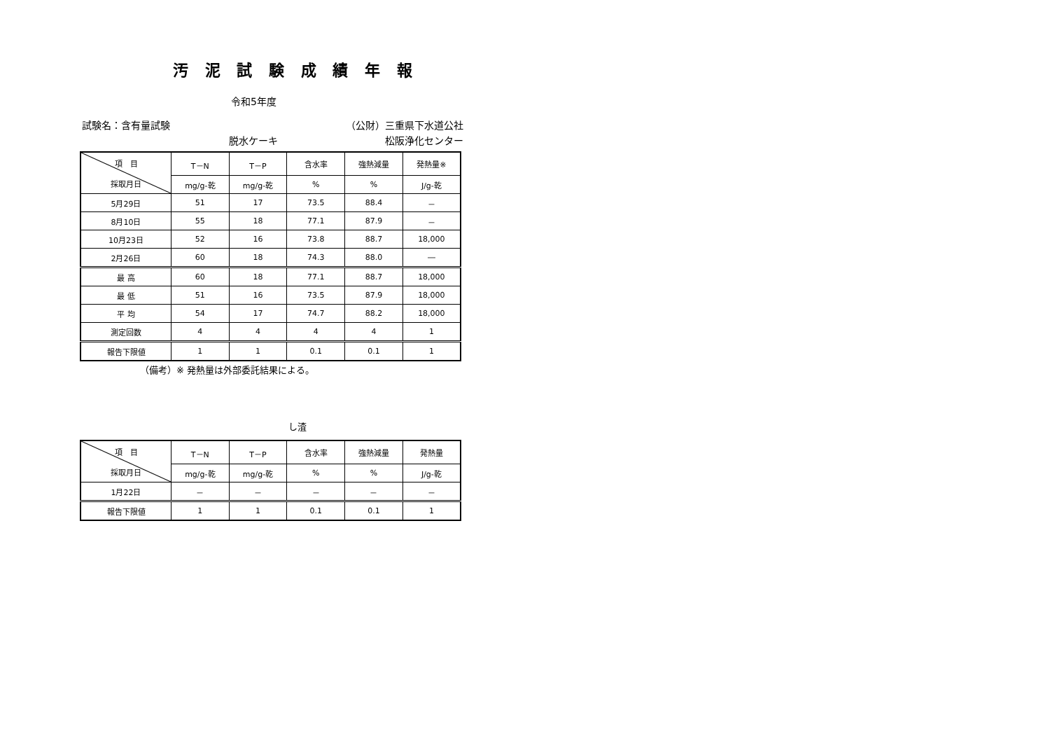汚 泥 試 験 成 績 年 報
令和5年度
試験名：含有量試験 （公財）三重県下水道公社
脱水ケーキ 松阪浄化センター
| 項 目 採取月日 | T－N | T－P | 含水率 | 強熱減量 | 発熱量※ |
| --- | --- | --- | --- | --- | --- |
| | mg/g-乾 | mg/g-乾 | % | % | J/g-乾 |
| 5月29日 | 51 | 17 | 73.5 | 88.4 | － |
| 8月10日 | 55 | 18 | 77.1 | 87.9 | － |
| 10月23日 | 52 | 16 | 73.8 | 88.7 | 18,000 |
| 2月26日 | 60 | 18 | 74.3 | 88.0 | ― |
| 最 高 | 60 | 18 | 77.1 | 88.7 | 18,000 |
| 最 低 | 51 | 16 | 73.5 | 87.9 | 18,000 |
| 平 均 | 54 | 17 | 74.7 | 88.2 | 18,000 |
| 測定回数 | 4 | 4 | 4 | 4 | 1 |
| 報告下限値 | 1 | 1 | 0.1 | 0.1 | 1 |
（備考）※ 発熱量は外部委託結果による。
し渣
| 項 目 採取月日 | T－N | T－P | 含水率 | 強熱減量 | 発熱量 |
| --- | --- | --- | --- | --- | --- |
| | mg/g-乾 | mg/g-乾 | % | % | J/g-乾 |
| 1月22日 | － | － | － | － | － |
| 報告下限値 | 1 | 1 | 0.1 | 0.1 | 1 |